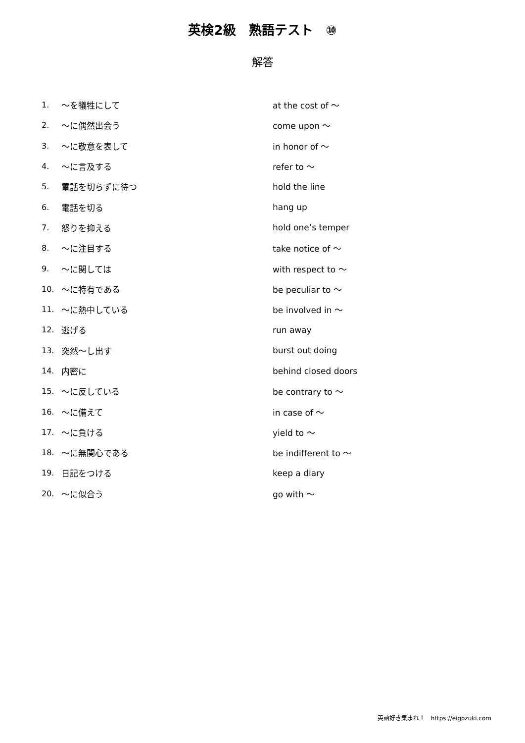英検2級　熟語テスト　⑩
解答
| 1. | ～を犠牲にして | at the cost of ～ |
| 2. | ～に偶然出会う | come upon ～ |
| 3. | ～に敬意を表して | in honor of ～ |
| 4. | ～に言及する | refer to ～ |
| 5. | 電話を切らずに待つ | hold the line |
| 6. | 電話を切る | hang up |
| 7. | 怒りを抑える | hold one’s temper |
| 8. | ～に注目する | take notice of ～ |
| 9. | ～に関しては | with respect to ～ |
| 10. | ～に特有である | be peculiar to ～ |
| 11. | ～に熱中している | be involved in ～ |
| 12. | 逃げる | run away |
| 13. | 突然～し出す | burst out doing |
| 14. | 内密に | behind closed doors |
| 15. | ～に反している | be contrary to ～ |
| 16. | ～に備えて | in case of ～ |
| 17. | ～に負ける | yield to ～ |
| 18. | ～に無関心である | be indifferent to ～ |
| 19. | 日記をつける | keep a diary |
| 20. | ～に似合う | go with ～ |
英語好き集まれ！　https://eigozuki.com